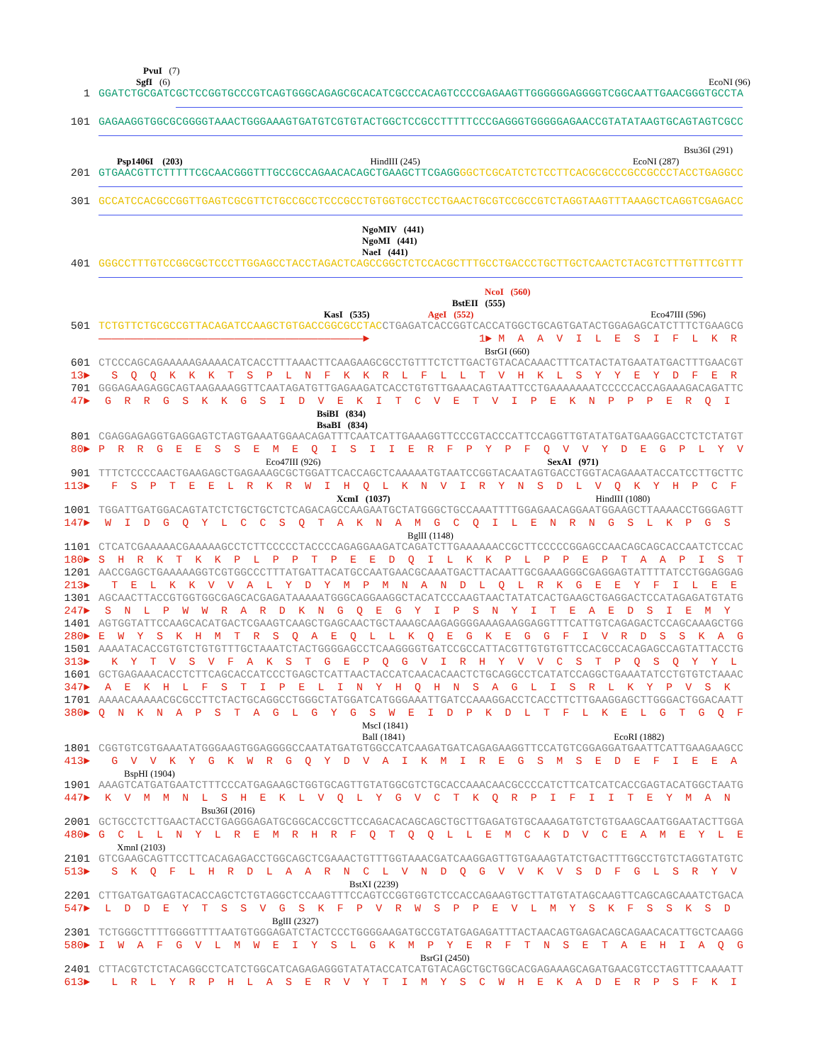PvuI (7)
SgfI (6) EcoNI (96)
1 GGATCTGCGATCGCTCCGGTGCCCGTCAGTGGGCAGAGCGCACATCGCCCACAGTCCCCGAGAAGTTGGGGGGAGGGGTCGGCAATTGAACGGGTGCCTA
101 GAGAAGGTGGCGCGGGGTAAACTGGGAAAGTGATGTCGTGTACTGGCTCCGCCTTTTTCCCGAGGGTGGGGGAGAACCGTATATAAGTGCAGTAGTCGCC
Bsu36I (291)
Psp1406I (203) HindIII (245) EcoNI (287)
201 GTGAACGTTCTTTTTCGCAACGGGTTTGCCGCCAGAACACAGCTGAAGCTTCGAGG GGCTCGCATCTCTCCTTCACGCGCCCGCCGCCCTACCTGAGGCC
301 GCCATCCACGCCGGTTGAGTCGCGTTCTGCCGCCTCCCGCCTGTGGTGCCTCCTGAACTGCGTCCGCCGTCTAGGTAAGTTTAAAGCTCAGGTCGAGACC
NgoMIV (441)
NgoMI (441)
NaeI (441)
401 GGGCCTTTGTCCGGCGCTCCCTTGGAGCCTACCTAGACTCAGCCGGCTCTCCACGCTTTGCCTGACCCTGCTTGCTCAACTCTACGTCTTTGTTTCGTTT
NcoI (560)
BstEII (555)
KasI (535) AgeI (552) Eco47III (596)
501 TCTGTTCTGCGCCGTTACAGATCCAAGCTGTGACCGGCGCCTACCTGAGATCACCGGTCACCATGGCTGCAGTGATACTGGAGAGCATCTTTCTGAAGCG
—————————————————————————————————————————► 1► M A A V I L E S I F L K R
BsrGI (660)
601 CTCCCAGCAGAAAAAGAAAACATCACCTTTAAACTTCAAGAAGCGCCTGTTTCTCTTGACTGTACACAAACTTTCATACTATGAATATGACTTTGAACGT
13► S Q Q K K K T S P L N F K K R L F L L T V H K L S Y Y E Y D F E R
701 GGGAGAAGAGGCAGTAAGAAAGGTTCAATAGATGTTGAGAAGATCACCTGTGTTGAAACAGTAATTCCTGAAAAAAATCCCCCACCAGAAAGACAGATTC
47► G R R G S K K G S I D V E K I T C V E T V I P E K N P P P E R Q I
BsiBI (834)
BsaBI (834)
801 CGAGGAGAGGTGAGGAGTCTAGTGAAATGGAACAGATTTCAATCATTGAAAGGTTCCCGTACCCATTCCAGGTTGTATATGATGAAGGACCTCTCTATGT
80► P R R G E E S S E M E Q I S I I E R F P Y P F Q V V Y D E G P L Y V
Eco47III (926) SexAI (971)
901 TTTCTCCCCAACTGAAGAGCTGAGAAAGCGCTGGATTCACCAGCTCAAAAATGTAATCCGGTACAATAGTGACCTGGTACAGAAATACCATCCTTGCTTC
113► F S P T E E L R K R W I H Q L K N V I R Y N S D L V Q K Y H P C F
XcmI (1037) HindIII (1080)
1001 TGGATTGATGGACAGTATCTCTGCTGCTCTCAGACAGCCAAGAATGCTATGGGCTGCCAAATTTTGGAGAACAGGAATGGAAGCTTAAAACCTGGGAGTT
147► W I D G Q Y L C C S Q T A K N A M G C Q I L E N R N G S L K P G S
BglII (1148)
1101 CTCATCGAAAAACGAAAAAGCCTCTTCCCCCTACCCCAGAGGAAGATCAGATCTTGAAAAAACCGCTTCCCCCGGAGCCAACAGCAGCACCAATCTCCAC
180► S H R K T K K P L P P T P E E D Q I L K K P L P P E P T A A P I S T
1201 AACCGAGCTGAAAAAGGTCGTGGCCCTTTATGATTACATGCCAATGAACGCAAATGACTTACAATTGCGAAAGGGCGAGGAGTATTTTATCCTGGAGGAG
213► T E L K K V V A L Y D Y M P M N A N D L Q L R K G E E Y F I L E E
1301 AGCAACTTACCGTGGTGGCGAGCACGAGATAAAAATGGGCAGGAAGGCTACATCCCAAGTAACTATATCACTGAAGCTGAGGACTCCATAGAGATGTATG
247► S N L P W W R A R D K N G Q E G Y I P S N Y I T E A E D S I E M Y
1401 AGTGGTATTCCAAGCACATGACTCGAAGTCAAGCTGAGCAACTGCTAAAGCAAGAGGGGAAAGAAGGAGGTTTCATTGTCAGAGACTCCAGCAAAGCTGG
280► E W Y S K H M T R S Q A E Q L L K Q E G K E G G F I V R D S S K A G
1501 AAAATACACCGTGTCTGTGTTTGCTAAATCTACTGGGGAGCCTCAAGGGGTGATCCGCCATTACGTTGTGTGTTCCACGCCACAGAGCCAGTATTACCTG
313► K Y T V S V F A K S T G E P Q G V I R H Y V V C S T P Q S Q Y Y L
1601 GCTGAGAAACACCTCTTCAGCACCATCCCTGAGCTCATTAACTACCATCAACACAACTCTGCAGGCCTCATATCCAGGCTGAAATATCCTGTGTCTAAAC
347► A E K H L F S T I P E L I N Y H Q H N S A G L I S R L K Y P V S K
1701 AAAACAAAAACGCGCCTTCTACTGCAGGCCTGGGCTATGGATCATGGGAAATTGATCCAAAGGACCTCACCTTCTTGAAGGAGCTTGGGACTGGACAATT
380► Q N K N A P S T A G L G Y G S W E I D P K D L T F L K E L G T G Q F
MscI (1841)
BalI (1841) EcoRI (1882)
1801 CGGTGTCGTGAAATATGGGAAGTGGAGGGGCCAATATGATGTGGCCATCAAGATGATCAGAGAAGGTTCCATGTCGGAGGATGAATTCATTGAAGAAGCC
413► G V V K Y G K W R G Q Y D V A I K M I R E G S M S E D E F I E E A
BspHI (1904)
1901 AAAGTCATGATGAATCTTTCCCATGAGAAGCTGGTGCAGTTGTATGGCGTCTGCACCAAACAACGCCCCATCTTCATCATCACCGAGTACATGGCTAATG
447► K V M M N L S H E K L V Q L Y G V C T K Q R P I F I I T E Y M A N
Bsu36I (2016)
2001 GCTGCCTCTTGAACTACCTGAGGGAGATGCGGCACCGCTTCCAGACACAGCAGCTGCTTGAGATGTGCAAAGATGTCTGTGAAGCAATGGAATACTTGGA
480► G C L L N Y L R E M R H R F Q T Q Q L L E M C K D V C E A M E Y L E
XmnI (2103)
2101 GTCGAAGCAGTTCCTTCACAGAGACCTGGCAGCTCGAAACTGTTTGGTAAACGATCAAGGAGTTGTGAAAGTATCTGACTTTGGCCTGTCTAGGTATGTC
513► S K Q F L H R D L A A R N C L V N D Q G V V K V S D F G L S R Y V
BstXI (2239)
2201 CTTGATGATGAGTACACCAGCTCTGTAGGCTCCAAGTTTCCAGTCCGGTGGTCTCCACCAGAAGTGCTTATGTATAGCAAGTTCAGCAGCAAATCTGACA
547► L D D E Y T S S V G S K F P V R W S P P E V L M Y S K F S S K S D
BglII (2327)
2301 TCTGGGCTTTTGGGGTTTTAATGTGGGAGATCTACTCCCTGGGGAAGATGCCGTATGAGAGATTTACTAACAGTGAGACAGCAGAACACATTGCTCAAGG
580► I W A F G V L M W E I Y S L G K M P Y E R F T N S E T A E H I A Q G
BsrGI (2450)
2401 CTTACGTCTCTACAGGCCTCATCTGGCATCAGAGAGGGTATATACCATCATGTACAGCTGCTGGCACGAGAAAGCAGATGAACGTCCTAGTTTCAAAATT
613► L R L Y R P H L A S E R V Y T I M Y S C W H E K A D E R P S F K I